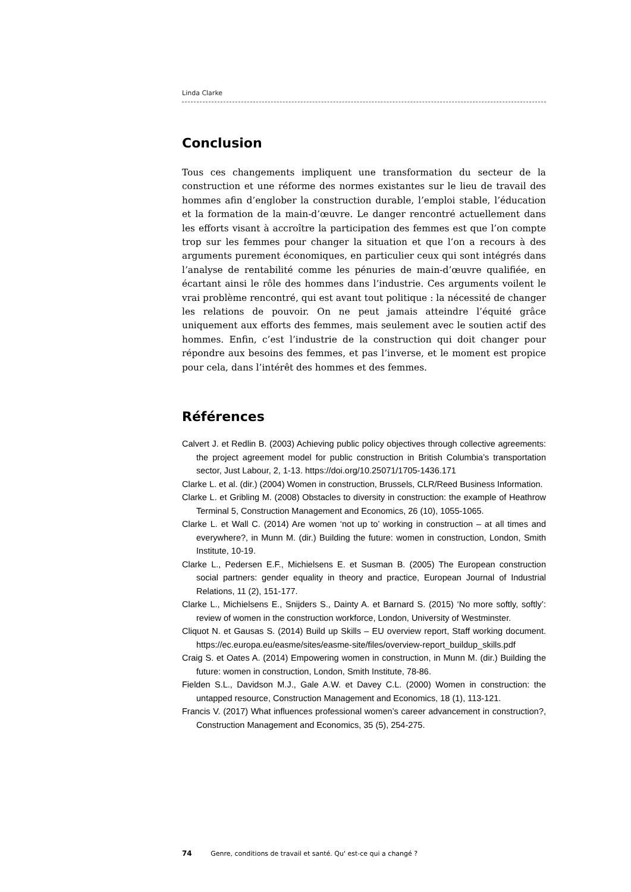Linda Clarke
Conclusion
Tous ces changements impliquent une transformation du secteur de la construction et une réforme des normes existantes sur le lieu de travail des hommes afin d’englober la construction durable, l’emploi stable, l’éducation et la formation de la main-d’œuvre. Le danger rencontré actuellement dans les efforts visant à accroître la participation des femmes est que l’on compte trop sur les femmes pour changer la situation et que l’on a recours à des arguments purement économiques, en particulier ceux qui sont intégrés dans l’analyse de rentabilité comme les pénuries de main-d’œuvre qualifiée, en écartant ainsi le rôle des hommes dans l’industrie. Ces arguments voilent le vrai problème rencontré, qui est avant tout politique : la nécessité de changer les relations de pouvoir. On ne peut jamais atteindre l’équité grâce uniquement aux efforts des femmes, mais seulement avec le soutien actif des hommes. Enfin, c’est l’industrie de la construction qui doit changer pour répondre aux besoins des femmes, et pas l’inverse, et le moment est propice pour cela, dans l’intérêt des hommes et des femmes.
Références
Calvert J. et Redlin B. (2003) Achieving public policy objectives through collective agreements: the project agreement model for public construction in British Columbia’s transportation sector, Just Labour, 2, 1-13. https://doi.org/10.25071/1705-1436.171
Clarke L. et al. (dir.) (2004) Women in construction, Brussels, CLR/Reed Business Information.
Clarke L. et Gribling M. (2008) Obstacles to diversity in construction: the example of Heathrow Terminal 5, Construction Management and Economics, 26 (10), 1055-1065.
Clarke L. et Wall C. (2014) Are women ‘not up to’ working in construction – at all times and everywhere?, in Munn M. (dir.) Building the future: women in construction, London, Smith Institute, 10-19.
Clarke L., Pedersen E.F., Michielsens E. et Susman B. (2005) The European construction social partners: gender equality in theory and practice, European Journal of Industrial Relations, 11 (2), 151-177.
Clarke L., Michielsens E., Snijders S., Dainty A. et Barnard S. (2015) ‘No more softly, softly’: review of women in the construction workforce, London, University of Westminster.
Cliquot N. et Gausas S. (2014) Build up Skills – EU overview report, Staff working document. https://ec.europa.eu/easme/sites/easme-site/files/overview-report_buildup_skills.pdf
Craig S. et Oates A. (2014) Empowering women in construction, in Munn M. (dir.) Building the future: women in construction, London, Smith Institute, 78-86.
Fielden S.L., Davidson M.J., Gale A.W. et Davey C.L. (2000) Women in construction: the untapped resource, Construction Management and Economics, 18 (1), 113-121.
Francis V. (2017) What influences professional women’s career advancement in construction?, Construction Management and Economics, 35 (5), 254-275.
74 Genre, conditions de travail et santé. Qu' est-ce qui a changé ?